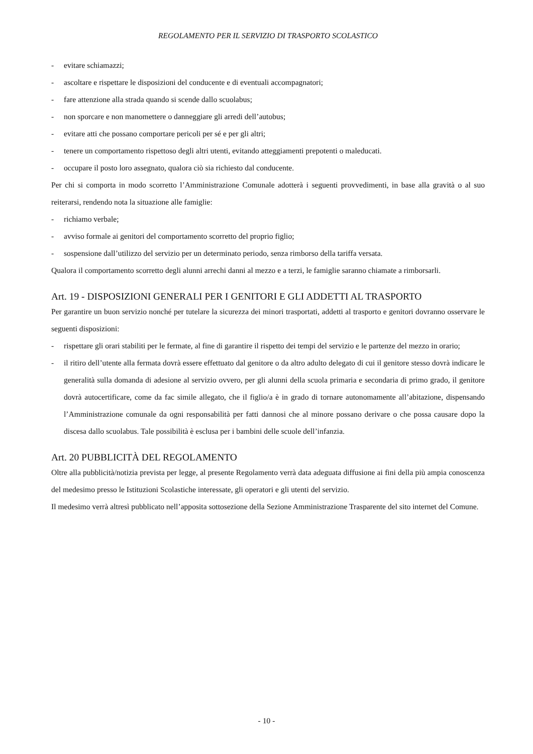REGOLAMENTO PER IL SERVIZIO DI TRASPORTO SCOLASTICO
- evitare schiamazzi;
- ascoltare e rispettare le disposizioni del conducente e di eventuali accompagnatori;
- fare attenzione alla strada quando si scende dallo scuolabus;
- non sporcare e non manomettere o danneggiare gli arredi dell’autobus;
- evitare atti che possano comportare pericoli per sé e per gli altri;
- tenere un comportamento rispettoso degli altri utenti, evitando atteggiamenti prepotenti o maleducati.
- occupare il posto loro assegnato, qualora ciò sia richiesto dal conducente.
Per chi si comporta in modo scorretto l’Amministrazione Comunale adotterà i seguenti provvedimenti, in base alla gravità o al suo reiterarsi, rendendo nota la situazione alle famiglie:
- richiamo verbale;
- avviso formale ai genitori del comportamento scorretto del proprio figlio;
- sospensione dall’utilizzo del servizio per un determinato periodo, senza rimborso della tariffa versata.
Qualora il comportamento scorretto degli alunni arrechi danni al mezzo e a terzi, le famiglie saranno chiamate a rimborsarli.
Art. 19 - DISPOSIZIONI GENERALI PER I GENITORI E GLI ADDETTI AL TRASPORTO
Per garantire un buon servizio nonché per tutelare la sicurezza dei minori trasportati, addetti al trasporto e genitori dovranno osservare le seguenti disposizioni:
- rispettare gli orari stabiliti per le fermate, al fine di garantire il rispetto dei tempi del servizio e le partenze del mezzo in orario;
- il ritiro dell’utente alla fermata dovrà essere effettuato dal genitore o da altro adulto delegato di cui il genitore stesso dovrà indicare le generalità sulla domanda di adesione al servizio ovvero, per gli alunni della scuola primaria e secondaria di primo grado, il genitore dovrà autocertificare, come da fac simile allegato, che il figlio/a è in grado di tornare autonomamente all’abitazione, dispensando l’Amministrazione comunale da ogni responsabilità per fatti dannosi che al minore possano derivare o che possa causare dopo la discesa dallo scuolabus. Tale possibilità è esclusa per i bambini delle scuole dell’infanzia.
Art. 20 PUBBLICITÀ DEL REGOLAMENTO
Oltre alla pubblicità/notizia prevista per legge, al presente Regolamento verrà data adeguata diffusione ai fini della più ampia conoscenza del medesimo presso le Istituzioni Scolastiche interessate, gli operatori e gli utenti del servizio.
Il medesimo verrà altresì pubblicato nell’apposita sottosezione della Sezione Amministrazione Trasparente del sito internet del Comune.
- 10 -